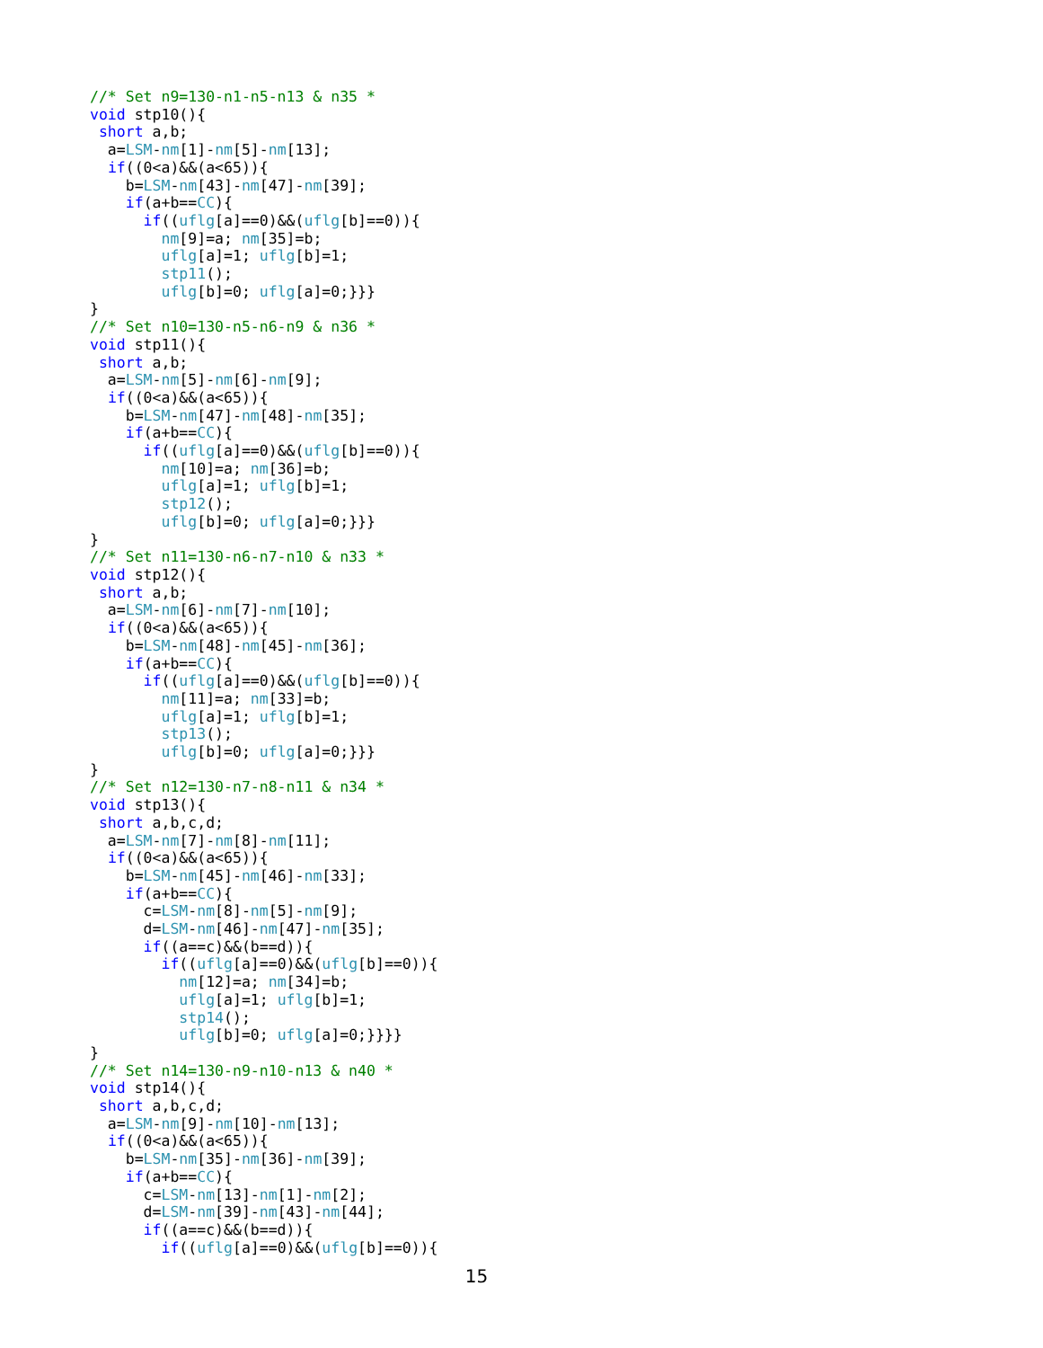//* Set n9=130-n1-n5-n13 & n35 *
void stp10(){
 short a,b;
  a=LSM-nm[1]-nm[5]-nm[13];
  if((0<a)&&(a<65)){
    b=LSM-nm[43]-nm[47]-nm[39];
    if(a+b==CC){
      if((uflg[a]==0)&&(uflg[b]==0)){
        nm[9]=a; nm[35]=b;
        uflg[a]=1; uflg[b]=1;
        stp11();
        uflg[b]=0; uflg[a]=0;}}}
}
//* Set n10=130-n5-n6-n9 & n36 *
void stp11(){
 short a,b;
  a=LSM-nm[5]-nm[6]-nm[9];
  if((0<a)&&(a<65)){
    b=LSM-nm[47]-nm[48]-nm[35];
    if(a+b==CC){
      if((uflg[a]==0)&&(uflg[b]==0)){
        nm[10]=a; nm[36]=b;
        uflg[a]=1; uflg[b]=1;
        stp12();
        uflg[b]=0; uflg[a]=0;}}}
}
//* Set n11=130-n6-n7-n10 & n33 *
void stp12(){
 short a,b;
  a=LSM-nm[6]-nm[7]-nm[10];
  if((0<a)&&(a<65)){
    b=LSM-nm[48]-nm[45]-nm[36];
    if(a+b==CC){
      if((uflg[a]==0)&&(uflg[b]==0)){
        nm[11]=a; nm[33]=b;
        uflg[a]=1; uflg[b]=1;
        stp13();
        uflg[b]=0; uflg[a]=0;}}}
}
//* Set n12=130-n7-n8-n11 & n34 *
void stp13(){
 short a,b,c,d;
  a=LSM-nm[7]-nm[8]-nm[11];
  if((0<a)&&(a<65)){
    b=LSM-nm[45]-nm[46]-nm[33];
    if(a+b==CC){
      c=LSM-nm[8]-nm[5]-nm[9];
      d=LSM-nm[46]-nm[47]-nm[35];
      if((a==c)&&(b==d)){
        if((uflg[a]==0)&&(uflg[b]==0)){
          nm[12]=a; nm[34]=b;
          uflg[a]=1; uflg[b]=1;
          stp14();
          uflg[b]=0; uflg[a]=0;}}}}
}
//* Set n14=130-n9-n10-n13 & n40 *
void stp14(){
 short a,b,c,d;
  a=LSM-nm[9]-nm[10]-nm[13];
  if((0<a)&&(a<65)){
    b=LSM-nm[35]-nm[36]-nm[39];
    if(a+b==CC){
      c=LSM-nm[13]-nm[1]-nm[2];
      d=LSM-nm[39]-nm[43]-nm[44];
      if((a==c)&&(b==d)){
        if((uflg[a]==0)&&(uflg[b]==0)){
15